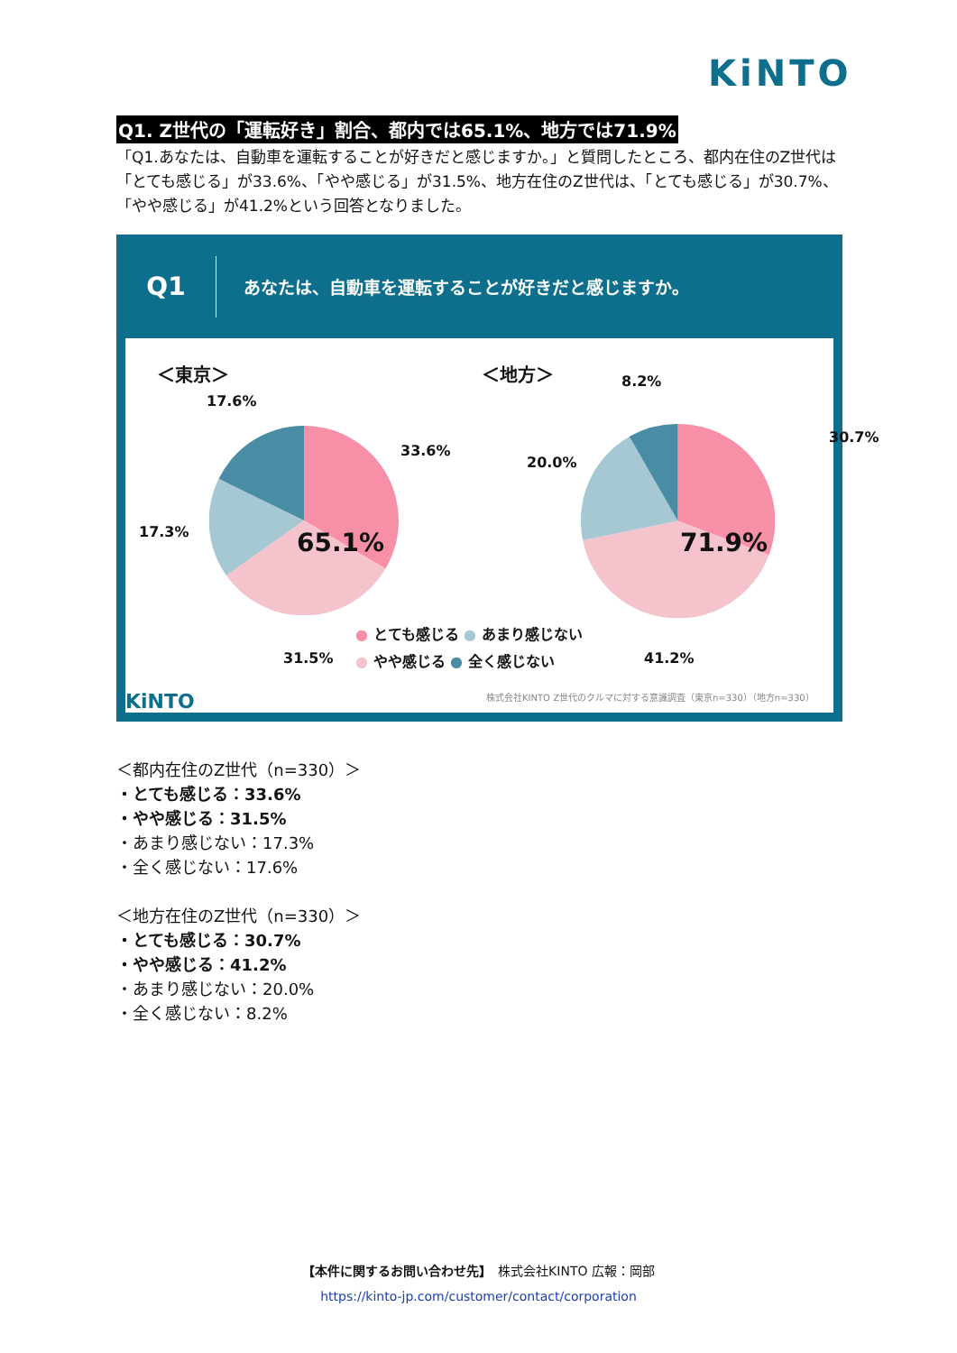KiNTO
Q1. Z世代の「運転好き」割合、都内では65.1%、地方では71.9%
「Q1.あなたは、自動車を運転することが好きだと感じますか。」と質問したところ、都内在住のZ世代は「とても感じる」が33.6%、「やや感じる」が31.5%、地方在住のZ世代は、「とても感じる」が30.7%、「やや感じる」が41.2%という回答となりました。
Q1
あなたは、自動車を運転することが好きだと感じますか。
＜東京＞ ＜地方＞
65.1%
17.6%
33.6%
17.3%
31.5%
71.9%
8.2%
30.7%
20.0%
41.2%
● とても感じる ● あまり感じない
● やや感じる ● 全く感じない
株式会社KINTO Z世代のクルマに対する意識調査（東京n=330）（地方n=330）
KiNTO
＜都内在住のZ世代（n=330）＞
・とても感じる：33.6%
・やや感じる：31.5%
・あまり感じない：17.3%
・全く感じない：17.6%
＜地方在住のZ世代（n=330）＞
・とても感じる：30.7%
・やや感じる：41.2%
・あまり感じない：20.0%
・全く感じない：8.2%
【本件に関するお問い合わせ先】　株式会社KINTO 広報：岡部
https://kinto-jp.com/customer/contact/corporation